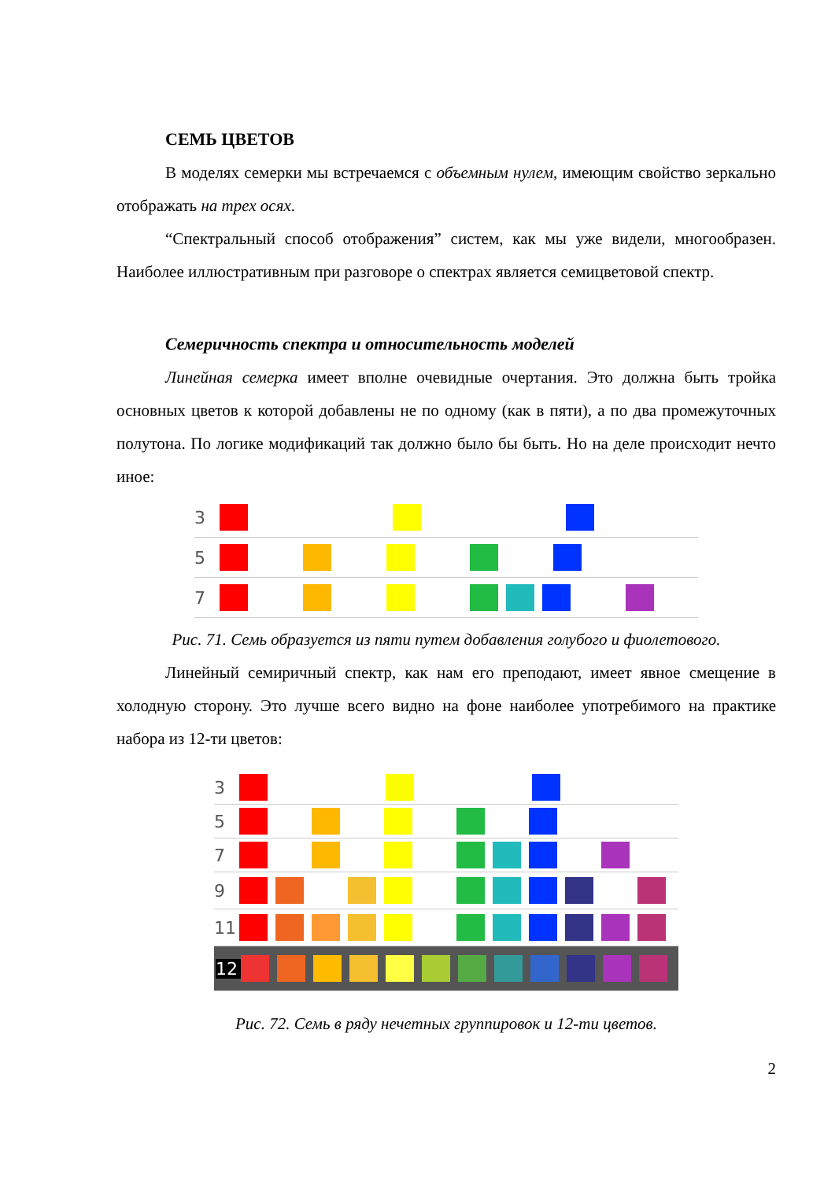СЕМЬ ЦВЕТОВ
В моделях семерки мы встречаемся с объемным нулем, имеющим свойство зеркально отображать на трех осях.
“Спектральный способ отображения” систем, как мы уже видели, многообразен. Наиболее иллюстративным при разговоре о спектрах является семицветовой спектр.
Семеричность спектра и относительность моделей
Линейная семерка имеет вполне очевидные очертания. Это должна быть тройка основных цветов к которой добавлены не по одному (как в пяти), а по два промежуточных полутона. По логике модификаций так должно было бы быть. Но на деле происходит нечто иное:
3
5
7
Рис. 71. Семь образуется из пяти путем добавления голубого и фиолетового.
Линейный семиричный спектр, как нам его преподают, имеет явное смещение в холодную сторону. Это лучше всего видно на фоне наиболее употребимого на практике набора из 12-ти цветов:
3
5
7
9
11
12
Рис. 72. Семь в ряду нечетных группировок и 12-ти цветов.
2